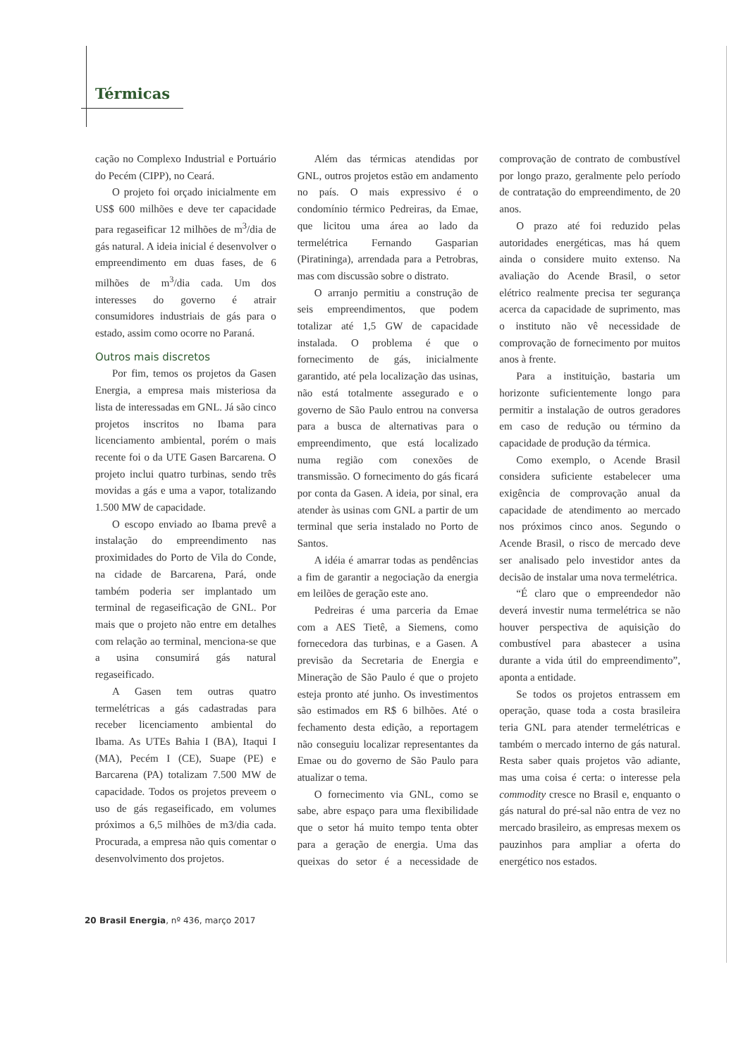Térmicas
cação no Complexo Industrial e Portuário do Pecém (CIPP), no Ceará.
O projeto foi orçado inicialmente em US$ 600 milhões e deve ter capacidade para regaseificar 12 milhões de m<sup>3</sup>/dia de gás natural. A ideia inicial é desenvolver o empreendimento em duas fases, de 6 milhões de m<sup>3</sup>/dia cada. Um dos interesses do governo é atrair consumidores industriais de gás para o estado, assim como ocorre no Paraná.
Outros mais discretos
Por fim, temos os projetos da Gasen Energia, a empresa mais misteriosa da lista de interessadas em GNL. Já são cinco projetos inscritos no Ibama para licenciamento ambiental, porém o mais recente foi o da UTE Gasen Barcarena. O projeto inclui quatro turbinas, sendo três movidas a gás e uma a vapor, totalizando 1.500 MW de capacidade.
O escopo enviado ao Ibama prevê a instalação do empreendimento nas proximidades do Porto de Vila do Conde, na cidade de Barcarena, Pará, onde também poderia ser implantado um terminal de regaseificação de GNL. Por mais que o projeto não entre em detalhes com relação ao terminal, menciona-se que a usina consumirá gás natural regaseificado.
A Gasen tem outras quatro termelétricas a gás cadastradas para receber licenciamento ambiental do Ibama. As UTEs Bahia I (BA), Itaqui I (MA), Pecém I (CE), Suape (PE) e Barcarena (PA) totalizam 7.500 MW de capacidade. Todos os projetos preveem o uso de gás regaseificado, em volumes próximos a 6,5 milhões de m3/dia cada. Procurada, a empresa não quis comentar o desenvolvimento dos projetos.
Além das térmicas atendidas por GNL, outros projetos estão em andamento no país. O mais expressivo é o condomínio térmico Pedreiras, da Emae, que licitou uma área ao lado da termelétrica Fernando Gasparian (Piratininga), arrendada para a Petrobras, mas com discussão sobre o distrato.
O arranjo permitiu a construção de seis empreendimentos, que podem totalizar até 1,5 GW de capacidade instalada. O problema é que o fornecimento de gás, inicialmente garantido, até pela localização das usinas, não está totalmente assegurado e o governo de São Paulo entrou na conversa para a busca de alternativas para o empreendimento, que está localizado numa região com conexões de transmissão. O fornecimento do gás ficará por conta da Gasen. A ideia, por sinal, era atender às usinas com GNL a partir de um terminal que seria instalado no Porto de Santos.
A idéia é amarrar todas as pendências a fim de garantir a negociação da energia em leilões de geração este ano.
Pedreiras é uma parceria da Emae com a AES Tietê, a Siemens, como fornecedora das turbinas, e a Gasen. A previsão da Secretaria de Energia e Mineração de São Paulo é que o projeto esteja pronto até junho. Os investimentos são estimados em R$ 6 bilhões. Até o fechamento desta edição, a reportagem não conseguiu localizar representantes da Emae ou do governo de São Paulo para atualizar o tema.
O fornecimento via GNL, como se sabe, abre espaço para uma flexibilidade que o setor há muito tempo tenta obter para a geração de energia. Uma das queixas do setor é a necessidade de comprovação de contrato de combustível por longo prazo, geralmente pelo período de contratação do empreendimento, de 20 anos.
O prazo até foi reduzido pelas autoridades energéticas, mas há quem ainda o considere muito extenso. Na avaliação do Acende Brasil, o setor elétrico realmente precisa ter segurança acerca da capacidade de suprimento, mas o instituto não vê necessidade de comprovação de fornecimento por muitos anos à frente.
Para a instituição, bastaria um horizonte suficientemente longo para permitir a instalação de outros geradores em caso de redução ou término da capacidade de produção da térmica.
Como exemplo, o Acende Brasil considera suficiente estabelecer uma exigência de comprovação anual da capacidade de atendimento ao mercado nos próximos cinco anos. Segundo o Acende Brasil, o risco de mercado deve ser analisado pelo investidor antes da decisão de instalar uma nova termelétrica.
“É claro que o empreendedor não deverá investir numa termelétrica se não houver perspectiva de aquisição do combustível para abastecer a usina durante a vida útil do empreendimento”, aponta a entidade.
Se todos os projetos entrassem em operação, quase toda a costa brasileira teria GNL para atender termelétricas e também o mercado interno de gás natural. Resta saber quais projetos vão adiante, mas uma coisa é certa: o interesse pela commodity cresce no Brasil e, enquanto o gás natural do pré-sal não entra de vez no mercado brasileiro, as empresas mexem os pauzinhos para ampliar a oferta do energético nos estados.
20 Brasil Energia, nº 436, março 2017